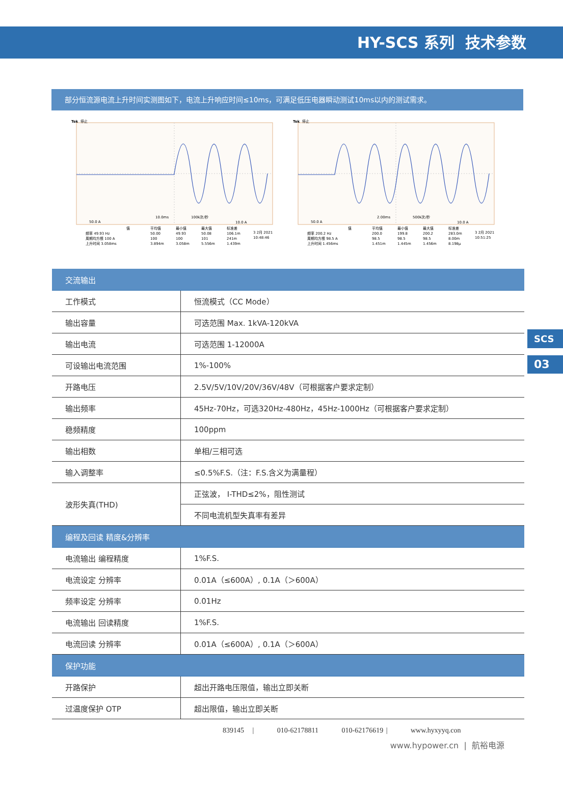HY-SCS 系列 技术参数
部分恒流源电流上升时间实测图如下，电流上升响应时间≤10ms，可满足低压电器瞬动测试10ms以内的测试需求。
Tek
停止
50.0 A
10.0ms
100k次/秒
10.0 A
值
平均值
最小值
最大值
标准差
频率 49.93 Hz
50.00
49.93
50.08
106.1m
周期均方根 100 A
100
100
101
241m
上升时间 3.058ms
3.894m
3.058m
5.556m
1.439m
3 2月 2021
10:48:46
Tek
停止
50.0 A
2.00ms
500k次/秒
10.0 A
值
平均值
最小值
最大值
标准差
频率 200.2 Hz
200.0
199.8
200.2
283.0m
周期均方根 98.5 A
98.5
98.5
98.5
8.00m
上升时间 1.456ms
1.451m
1.445m
1.456m
8.198μ
3 2月 2021
10:51:25
| 交流输出 | |
| 工作模式 | 恒流模式（CC Mode） |
| 输出容量 | 可选范围 Max. 1kVA-120kVA |
| 输出电流 | 可选范围 1-12000A |
| 可设输出电流范围 | 1%-100% |
| 开路电压 | 2.5V/5V/10V/20V/36V/48V（可根据客户要求定制） |
| 输出频率 | 45Hz-70Hz，可选320Hz-480Hz，45Hz-1000Hz（可根据客户要求定制） |
| 稳频精度 | 100ppm |
| 输出相数 | 单相/三相可选 |
| 输入调整率 | ≤0.5%F.S.（注：F.S.含义为满量程） |
| 波形失真(THD) | 正弦波， I-THD≤2%，阻性测试 |
| | 不同电流机型失真率有差异 |
| 编程及回读 精度&分辨率 | |
| 电流输出 编程精度 | 1%F.S. |
| 电流设定 分辨率 | 0.01A（≤600A）, 0.1A（＞600A） |
| 频率设定 分辨率 | 0.01Hz |
| 电流输出 回读精度 | 1%F.S. |
| 电流回读 分辨率 | 0.01A（≤600A）, 0.1A（＞600A） |
| 保护功能 | |
| 开路保护 | 超出开路电压限值，输出立即关断 |
| 过温度保护 OTP | 超出限值，输出立即关断 |
839145 | 010-62178811 010-62176619 | www.hyxyyq.con
www.hypower.cn | 航裕电源
SCS
03